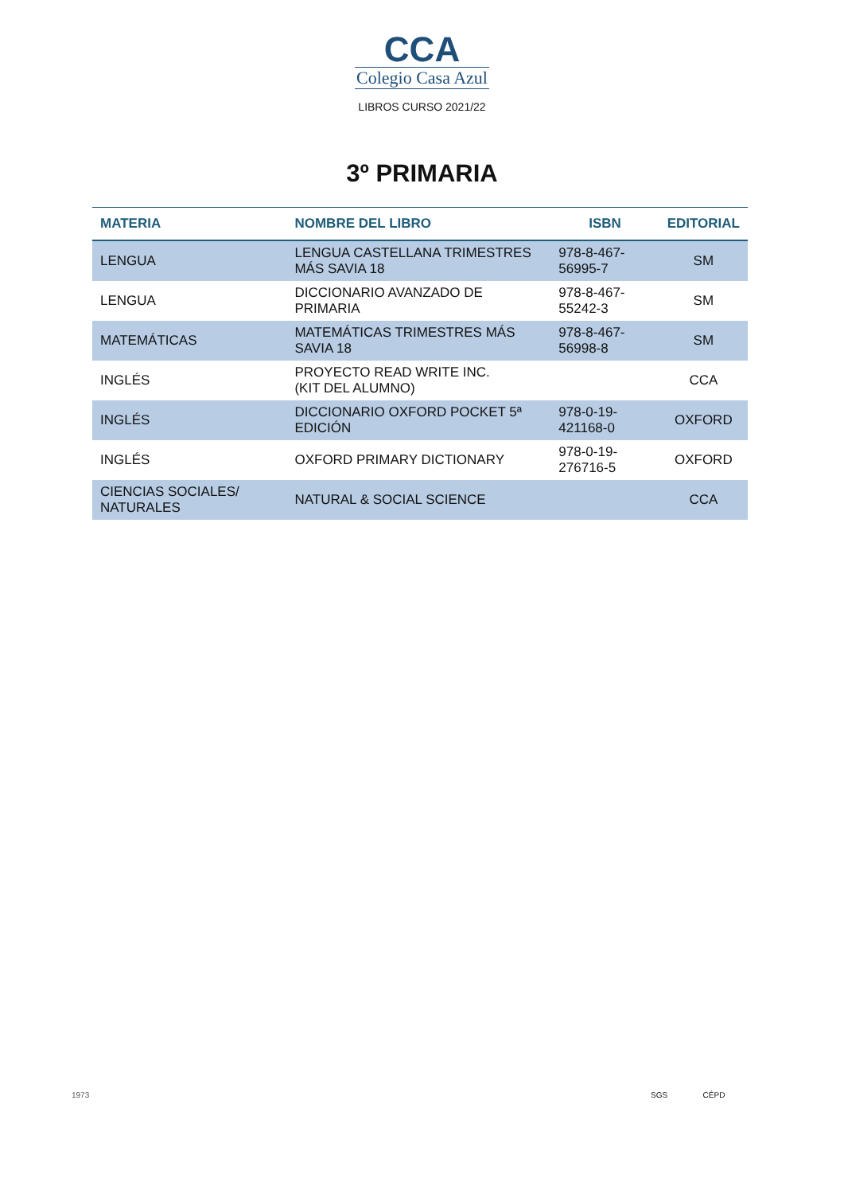CCA
Colegio Casa Azul
LIBROS CURSO 2021/22
3º PRIMARIA
| MATERIA | NOMBRE DEL LIBRO | ISBN | EDITORIAL |
| --- | --- | --- | --- |
| LENGUA | LENGUA CASTELLANA TRIMESTRES MÁS SAVIA 18 | 978-8-467-56995-7 | SM |
| LENGUA | DICCIONARIO AVANZADO DE PRIMARIA | 978-8-467-55242-3 | SM |
| MATEMÁTICAS | MATEMÁTICAS TRIMESTRES MÁS SAVIA 18 | 978-8-467-56998-8 | SM |
| INGLÉS | PROYECTO READ WRITE INC. (KIT DEL ALUMNO) | | CCA |
| INGLÉS | DICCIONARIO OXFORD POCKET 5ª EDICIÓN | 978-0-19-421168-0 | OXFORD |
| INGLÉS | OXFORD PRIMARY DICTIONARY | 978-0-19-276716-5 | OXFORD |
| CIENCIAS SOCIALES/ NATURALES | NATURAL & SOCIAL SCIENCE | | CCA |
1973 SGS CÉPD